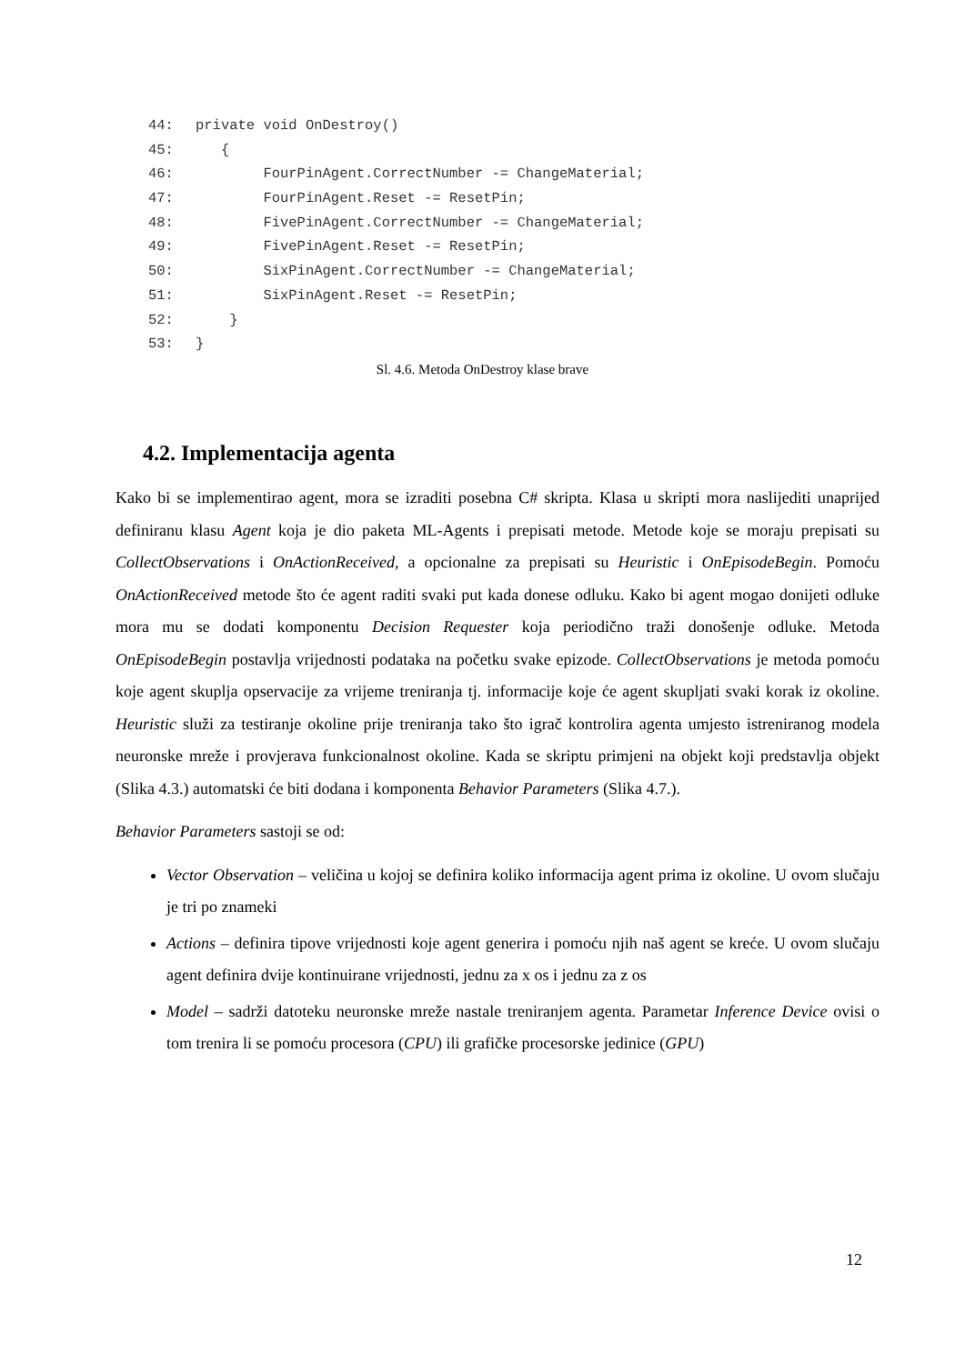44: private void OnDestroy()
45: {
46: FourPinAgent.CorrectNumber -= ChangeMaterial;
47: FourPinAgent.Reset -= ResetPin;
48: FivePinAgent.CorrectNumber -= ChangeMaterial;
49: FivePinAgent.Reset -= ResetPin;
50: SixPinAgent.CorrectNumber -= ChangeMaterial;
51: SixPinAgent.Reset -= ResetPin;
52: }
53: }
Sl. 4.6. Metoda OnDestroy klase brave
4.2. Implementacija agenta
Kako bi se implementirao agent, mora se izraditi posebna C# skripta. Klasa u skripti mora naslijediti unaprijed definiranu klasu Agent koja je dio paketa ML-Agents i prepisati metode. Metode koje se moraju prepisati su CollectObservations i OnActionReceived, a opcionalne za prepisati su Heuristic i OnEpisodeBegin. Pomoću OnActionReceived metode što će agent raditi svaki put kada donese odluku. Kako bi agent mogao donijeti odluke mora mu se dodati komponentu Decision Requester koja periodično traži donošenje odluke. Metoda OnEpisodeBegin postavlja vrijednosti podataka na početku svake epizode. CollectObservations je metoda pomoću koje agent skuplja opservacije za vrijeme treniranja tj. informacije koje će agent skupljati svaki korak iz okoline. Heuristic služi za testiranje okoline prije treniranja tako što igrač kontrolira agenta umjesto istreniranog modela neuronske mreže i provjerava funkcionalnost okoline. Kada se skriptu primjeni na objekt koji predstavlja objekt (Slika 4.3.) automatski će biti dodana i komponenta Behavior Parameters (Slika 4.7.).
Behavior Parameters sastoji se od:
Vector Observation – veličina u kojoj se definira koliko informacija agent prima iz okoline. U ovom slučaju je tri po znameki
Actions – definira tipove vrijednosti koje agent generira i pomoću njih naš agent se kreće. U ovom slučaju agent definira dvije kontinuirane vrijednosti, jednu za x os i jednu za z os
Model – sadrži datoteku neuronske mreže nastale treniranjem agenta. Parametar Inference Device ovisi o tom trenira li se pomoću procesora (CPU) ili grafičke procesorske jedinice (GPU)
12